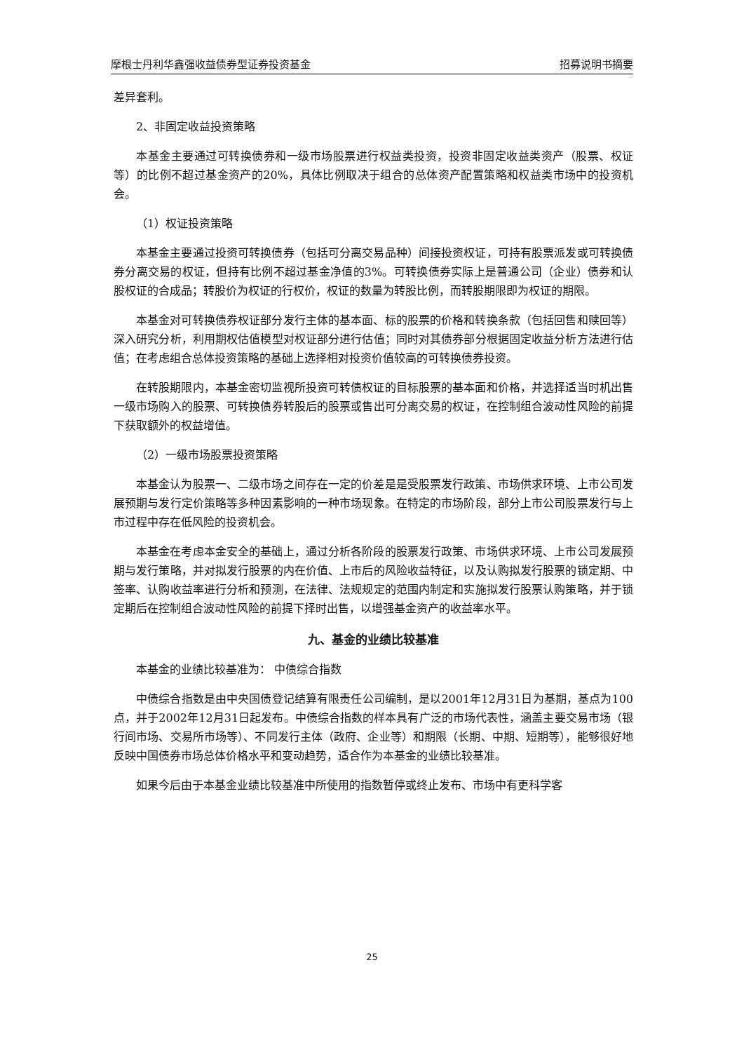摩根士丹利华鑫强收益债券型证券投资基金 招募说明书摘要
差异套利。
2、非固定收益投资策略
本基金主要通过可转换债券和一级市场股票进行权益类投资，投资非固定收益类资产（股票、权证等）的比例不超过基金资产的20%，具体比例取决于组合的总体资产配置策略和权益类市场中的投资机会。
（1）权证投资策略
本基金主要通过投资可转换债券（包括可分离交易品种）间接投资权证，可持有股票派发或可转换债券分离交易的权证，但持有比例不超过基金净值的3%。可转换债券实际上是普通公司（企业）债券和认股权证的合成品；转股价为权证的行权价，权证的数量为转股比例，而转股期限即为权证的期限。
本基金对可转换债券权证部分发行主体的基本面、标的股票的价格和转换条款（包括回售和赎回等）深入研究分析，利用期权估值模型对权证部分进行估值；同时对其债券部分根据固定收益分析方法进行估值；在考虑组合总体投资策略的基础上选择相对投资价值较高的可转换债券投资。
在转股期限内，本基金密切监视所投资可转债权证的目标股票的基本面和价格，并选择适当时机出售一级市场购入的股票、可转换债券转股后的股票或售出可分离交易的权证，在控制组合波动性风险的前提下获取额外的权益增值。
（2）一级市场股票投资策略
本基金认为股票一、二级市场之间存在一定的价差是是受股票发行政策、市场供求环境、上市公司发展预期与发行定价策略等多种因素影响的一种市场现象。在特定的市场阶段，部分上市公司股票发行与上市过程中存在低风险的投资机会。
本基金在考虑本金安全的基础上，通过分析各阶段的股票发行政策、市场供求环境、上市公司发展预期与发行策略，并对拟发行股票的内在价值、上市后的风险收益特征，以及认购拟发行股票的锁定期、中签率、认购收益率进行分析和预测，在法律、法规规定的范围内制定和实施拟发行股票认购策略，并于锁定期后在控制组合波动性风险的前提下择时出售，以增强基金资产的收益率水平。
九、基金的业绩比较基准
本基金的业绩比较基准为： 中债综合指数
中债综合指数是由中央国债登记结算有限责任公司编制，是以2001年12月31日为基期，基点为100点，并于2002年12月31日起发布。中债综合指数的样本具有广泛的市场代表性，涵盖主要交易市场（银行间市场、交易所市场等）、不同发行主体（政府、企业等）和期限（长期、中期、短期等），能够很好地反映中国债券市场总体价格水平和变动趋势，适合作为本基金的业绩比较基准。
如果今后由于本基金业绩比较基准中所使用的指数暂停或终止发布、市场中有更科学客
25